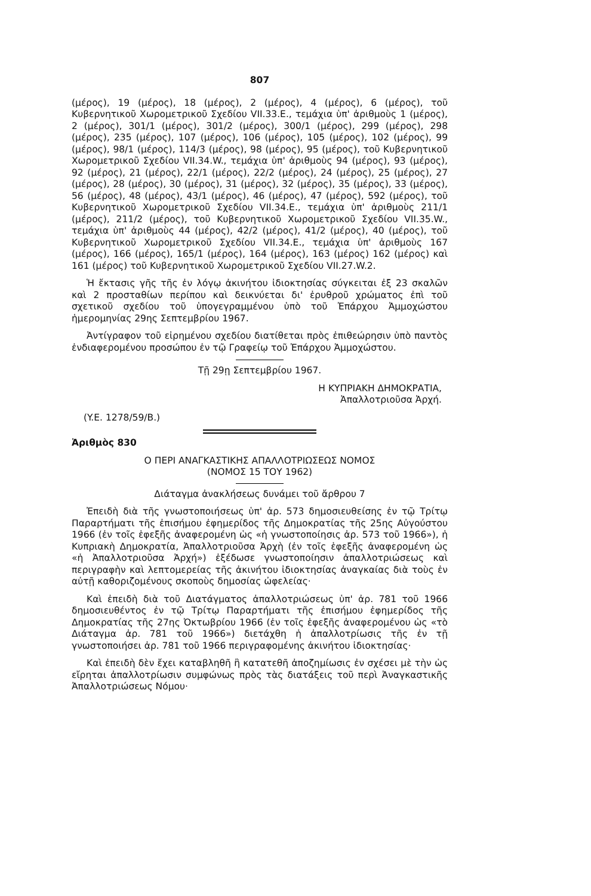807
(μέρος), 19 (μέρος), 18 (μέρος), 2 (μέρος), 4 (μέρος), 6 (μέρος), τοῦ Κυβερνητικοῦ Χωρομετρικοῦ Σχεδίου VII.33.E., τεμάχια ὑπ' ἀριθμοὺς 1 (μέρος), 2 (μέρος), 301/1 (μέρος), 301/2 (μέρος), 300/1 (μέρος), 299 (μέρος), 298 (μέρος), 235 (μέρος), 107 (μέρος), 106 (μέρος), 105 (μέρος), 102 (μέρος), 99 (μέρος), 98/1 (μέρος), 114/3 (μέρος), 98 (μέρος), 95 (μέρος), τοῦ Κυβερνητικοῦ Χωρομετρικοῦ Σχεδίου VII.34.W., τεμάχια ὑπ' ἀριθμοὺς 94 (μέρος), 93 (μέρος), 92 (μέρος), 21 (μέρος), 22/1 (μέρος), 22/2 (μέρος), 24 (μέρος), 25 (μέρος), 27 (μέρος), 28 (μέρος), 30 (μέρος), 31 (μέρος), 32 (μέρος), 35 (μέρος), 33 (μέρος), 56 (μέρος), 48 (μέρος), 43/1 (μέρος), 46 (μέρος), 47 (μέρος), 592 (μέρος), τοῦ Κυβερνητικοῦ Χωρομετρικοῦ Σχεδίου VII.34.E., τεμάχια ὑπ' ἀριθμοὺς 211/1 (μέρος), 211/2 (μέρος), τοῦ Κυβερνητικοῦ Χωρομετρικοῦ Σχεδίου VII.35.W., τεμάχια ὑπ' ἀριθμοὺς 44 (μέρος), 42/2 (μέρος), 41/2 (μέρος), 40 (μέρος), τοῦ Κυβερνητικοῦ Χωρομετρικοῦ Σχεδίου VII.34.E., τεμάχια ὑπ' ἀριθμοὺς 167 (μέρος), 166 (μέρος), 165/1 (μέρος), 164 (μέρος), 163 (μέρος) 162 (μέρος) καὶ 161 (μέρος) τοῦ Κυβερνητικοῦ Χωρομετρικοῦ Σχεδίου VII.27.W.2.
Ἡ ἔκτασις γῆς τῆς ἐν λόγῳ ἀκινήτου ἰδιοκτησίας σύγκειται ἐξ 23 σκαλῶν καὶ 2 προσταθίων περίπου καὶ δεικνύεται δι' ἐρυθροῦ χρώματος ἐπὶ τοῦ σχετικοῦ σχεδίου τοῦ ὑπογεγραμμένου ὑπὸ τοῦ Ἐπάρχου Ἀμμοχώστου ἡμερομηνίας 29ης Σεπτεμβρίου 1967.
Ἀντίγραφον τοῦ εἰρημένου σχεδίου διατίθεται πρὸς ἐπιθεώρησιν ὑπὸ παντὸς ἐνδιαφερομένου προσώπου ἐν τῷ Γραφείῳ τοῦ Ἐπάρχου Ἀμμοχώστου.
Τῇ 29ῃ Σεπτεμβρίου 1967.
Η ΚΥΠΡΙΑΚΗ ΔΗΜΟΚΡΑΤΙΑ,
Ἀπαλλοτριοῦσα Ἀρχή.
(Y.E. 1278/59/B.)
Ἀριθμὸς 830
Ο ΠΕΡΙ ΑΝΑΓΚΑΣΤΙΚΗΣ ΑΠΑΛΛΟΤΡΙΩΣΕΩΣ ΝΟΜΟΣ
(ΝΟΜΟΣ 15 ΤΟΥ 1962)
Διάταγμα ἀνακλήσεως δυνάμει τοῦ ἄρθρου 7
Ἐπειδὴ διὰ τῆς γνωστοποιήσεως ὑπ' ἀρ. 573 δημοσιευθείσης ἐν τῷ Τρίτῳ Παραρτήματι τῆς ἐπισήμου ἐφημερίδος τῆς Δημοκρατίας τῆς 25ης Αὐγούστου 1966 (ἐν τοῖς ἑφεξῆς ἀναφερομένη ὡς «ἡ γνωστοποίησις ἀρ. 573 τοῦ 1966»), ἡ Κυπριακὴ Δημοκρατία, Ἀπαλλοτριοῦσα Ἀρχὴ (ἐν τοῖς ἑφεξῆς ἀναφερομένη ὡς «ἡ Ἀπαλλοτριοῦσα Ἀρχή») ἐξέδωσε γνωστοποίησιν ἀπαλλοτριώσεως καὶ περιγραφὴν καὶ λεπτομερείας τῆς ἀκινήτου ἰδιοκτησίας ἀναγκαίας διὰ τοὺς ἐν αὐτῇ καθοριζομένους σκοποὺς δημοσίας ὠφελείας·
Καὶ ἐπειδὴ διὰ τοῦ Διατάγματος ἀπαλλοτριώσεως ὑπ' ἀρ. 781 τοῦ 1966 δημοσιευθέντος ἐν τῷ Τρίτῳ Παραρτήματι τῆς ἐπισήμου ἐφημερίδος τῆς Δημοκρατίας τῆς 27ης Ὀκτωβρίου 1966 (ἐν τοῖς ἑφεξῆς ἀναφερομένου ὡς «τὸ Διάταγμα ἀρ. 781 τοῦ 1966») διετάχθη ἡ ἀπαλλοτρίωσις τῆς ἐν τῇ γνωστοποιήσει ἀρ. 781 τοῦ 1966 περιγραφομένης ἀκινήτου ἰδιοκτησίας·
Καὶ ἐπειδὴ δὲν ἔχει καταβληθῆ ἢ κατατεθῆ ἀποζημίωσις ἐν σχέσει μὲ τὴν ὡς εἴρηται ἀπαλλοτρίωσιν συμφώνως πρὸς τὰς διατάξεις τοῦ περὶ Ἀναγκαστικῆς Ἀπαλλοτριώσεως Νόμου·